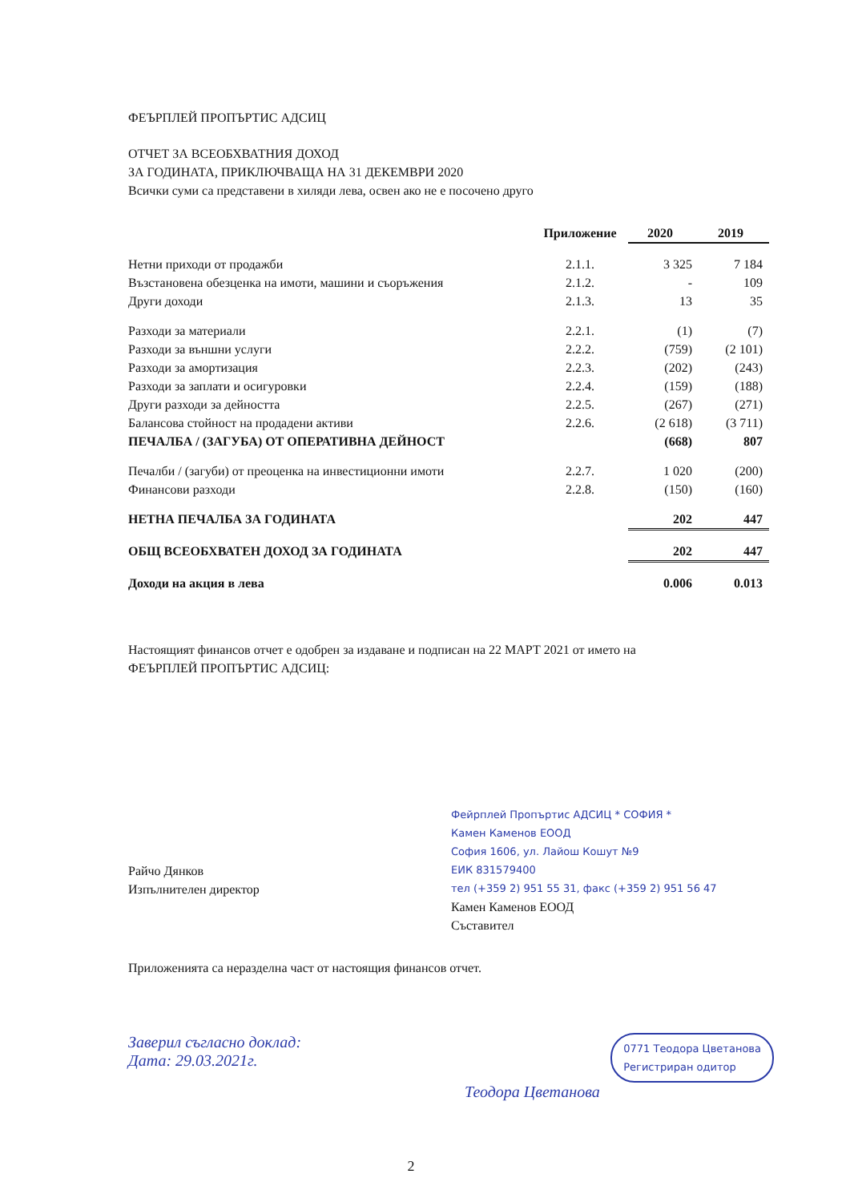ФЕЪРПЛЕЙ ПРОПЪРТИС АДСИЦ
ОТЧЕТ ЗА ВСЕОБХВАТНИЯ ДОХОД
ЗА ГОДИНАТА, ПРИКЛЮЧВАЩА НА 31 ДЕКЕМВРИ 2020
Всички суми са представени в хиляди лева, освен ако не е посочено друго
| | Приложение | 2020 | 2019 |
| --- | --- | --- | --- |
| Нетни приходи от продажби | 2.1.1. | 3 325 | 7 184 |
| Възстановена обезценка на имоти, машини и съоръжения | 2.1.2. | - | 109 |
| Други доходи | 2.1.3. | 13 | 35 |
| Разходи за материали | 2.2.1. | (1) | (7) |
| Разходи за външни услуги | 2.2.2. | (759) | (2 101) |
| Разходи за амортизация | 2.2.3. | (202) | (243) |
| Разходи за заплати и осигуровки | 2.2.4. | (159) | (188) |
| Други разходи за дейността | 2.2.5. | (267) | (271) |
| Балансова стойност на продадени активи | 2.2.6. | (2 618) | (3 711) |
| ПЕЧАЛБА / (ЗАГУБА) ОТ ОПЕРАТИВНА ДЕЙНОСТ | | (668) | 807 |
| Печалби / (загуби) от преоценка на инвестиционни имоти | 2.2.7. | 1 020 | (200) |
| Финансови разходи | 2.2.8. | (150) | (160) |
| НЕТНА ПЕЧАЛБА ЗА ГОДИНАТА | | 202 | 447 |
| ОБЩ ВСЕОБХВАТЕН ДОХОД ЗА ГОДИНАТА | | 202 | 447 |
| Доходи на акция в лева | | 0.006 | 0.013 |
Настоящият финансов отчет е одобрен за издаване и подписан на 22 МАРТ 2021 от името на
ФЕЪРПЛЕЙ ПРОПЪРТИС АДСИЦ:
Райчо Дянков
Изпълнителен директор
Фейрплей Пропъртис АДСИЦ * СОФИЯ *
Камен Каменов ЕООД
София 1606, ул. Лайош Кошут №9
ЕИК 831579400
тел (+359 2) 951 55 31, факс (+359 2) 951 56 47
Камен Каменов ЕООД
Съставител
Приложенията са неразделна част от настоящия финансов отчет.
Заверил съгласно доклад:
Дата: 29.03.2021г.
0771 Теодора Цветанова
Регистриран одитор
Теодора Цветанова
2